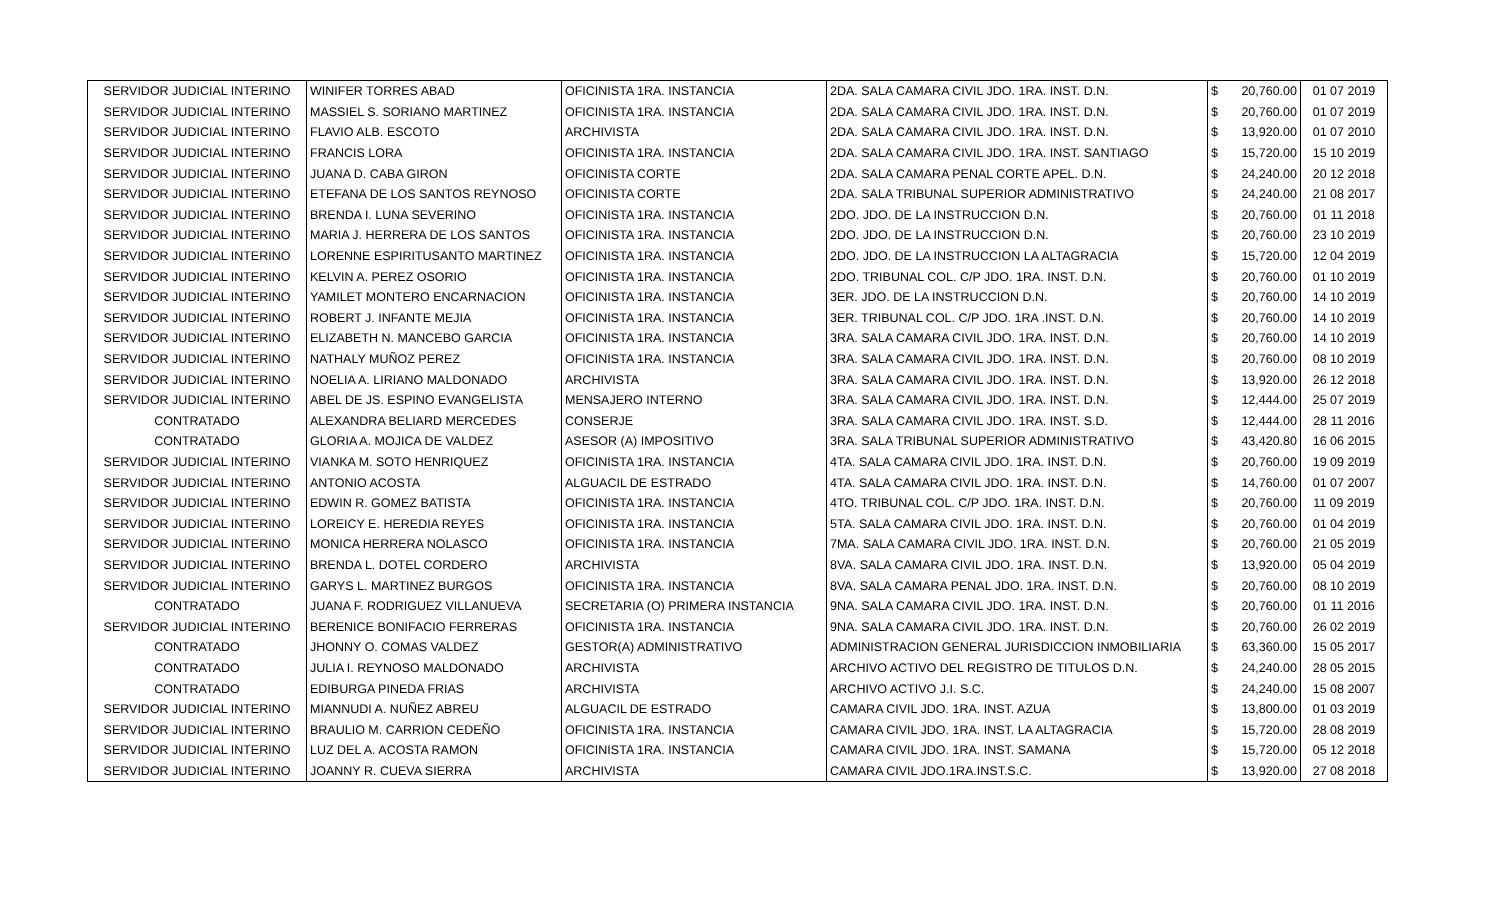| SERVIDOR JUDICIAL INTERINO | WINIFER TORRES ABAD | OFICINISTA 1RA. INSTANCIA | 2DA. SALA CAMARA CIVIL JDO. 1RA. INST. D.N. | $ | 20,760.00 | 01 07 2019 |
| SERVIDOR JUDICIAL INTERINO | MASSIEL S. SORIANO MARTINEZ | OFICINISTA 1RA. INSTANCIA | 2DA. SALA CAMARA CIVIL JDO. 1RA. INST. D.N. | $ | 20,760.00 | 01 07 2019 |
| SERVIDOR JUDICIAL INTERINO | FLAVIO ALB. ESCOTO | ARCHIVISTA | 2DA. SALA CAMARA CIVIL JDO. 1RA. INST. D.N. | $ | 13,920.00 | 01 07 2010 |
| SERVIDOR JUDICIAL INTERINO | FRANCIS LORA | OFICINISTA 1RA. INSTANCIA | 2DA. SALA CAMARA CIVIL JDO. 1RA. INST. SANTIAGO | $ | 15,720.00 | 15 10 2019 |
| SERVIDOR JUDICIAL INTERINO | JUANA D. CABA GIRON | OFICINISTA CORTE | 2DA. SALA CAMARA PENAL CORTE APEL. D.N. | $ | 24,240.00 | 20 12 2018 |
| SERVIDOR JUDICIAL INTERINO | ETEFANA DE LOS SANTOS REYNOSO | OFICINISTA CORTE | 2DA. SALA TRIBUNAL SUPERIOR ADMINISTRATIVO | $ | 24,240.00 | 21 08 2017 |
| SERVIDOR JUDICIAL INTERINO | BRENDA I. LUNA SEVERINO | OFICINISTA 1RA. INSTANCIA | 2DO. JDO. DE LA INSTRUCCION D.N. | $ | 20,760.00 | 01 11 2018 |
| SERVIDOR JUDICIAL INTERINO | MARIA J. HERRERA DE LOS SANTOS | OFICINISTA 1RA. INSTANCIA | 2DO. JDO. DE LA INSTRUCCION D.N. | $ | 20,760.00 | 23 10 2019 |
| SERVIDOR JUDICIAL INTERINO | LORENNE ESPIRITUSANTO MARTINEZ | OFICINISTA 1RA. INSTANCIA | 2DO. JDO. DE LA INSTRUCCION LA ALTAGRACIA | $ | 15,720.00 | 12 04 2019 |
| SERVIDOR JUDICIAL INTERINO | KELVIN A. PEREZ OSORIO | OFICINISTA 1RA. INSTANCIA | 2DO. TRIBUNAL COL. C/P JDO. 1RA. INST. D.N. | $ | 20,760.00 | 01 10 2019 |
| SERVIDOR JUDICIAL INTERINO | YAMILET MONTERO ENCARNACION | OFICINISTA 1RA. INSTANCIA | 3ER. JDO. DE LA INSTRUCCION D.N. | $ | 20,760.00 | 14 10 2019 |
| SERVIDOR JUDICIAL INTERINO | ROBERT J. INFANTE MEJIA | OFICINISTA 1RA. INSTANCIA | 3ER. TRIBUNAL COL. C/P JDO. 1RA .INST. D.N. | $ | 20,760.00 | 14 10 2019 |
| SERVIDOR JUDICIAL INTERINO | ELIZABETH N. MANCEBO GARCIA | OFICINISTA 1RA. INSTANCIA | 3RA. SALA CAMARA CIVIL JDO. 1RA. INST. D.N. | $ | 20,760.00 | 14 10 2019 |
| SERVIDOR JUDICIAL INTERINO | NATHALY MUÑOZ PEREZ | OFICINISTA 1RA. INSTANCIA | 3RA. SALA CAMARA CIVIL JDO. 1RA. INST. D.N. | $ | 20,760.00 | 08 10 2019 |
| SERVIDOR JUDICIAL INTERINO | NOELIA A. LIRIANO MALDONADO | ARCHIVISTA | 3RA. SALA CAMARA CIVIL JDO. 1RA. INST. D.N. | $ | 13,920.00 | 26 12 2018 |
| SERVIDOR JUDICIAL INTERINO | ABEL DE JS. ESPINO EVANGELISTA | MENSAJERO INTERNO | 3RA. SALA CAMARA CIVIL JDO. 1RA. INST. D.N. | $ | 12,444.00 | 25 07 2019 |
| CONTRATADO | ALEXANDRA BELIARD MERCEDES | CONSERJE | 3RA. SALA CAMARA CIVIL JDO. 1RA. INST. S.D. | $ | 12,444.00 | 28 11 2016 |
| CONTRATADO | GLORIA A. MOJICA DE VALDEZ | ASESOR (A) IMPOSITIVO | 3RA. SALA TRIBUNAL SUPERIOR ADMINISTRATIVO | $ | 43,420.80 | 16 06 2015 |
| SERVIDOR JUDICIAL INTERINO | VIANKA M. SOTO HENRIQUEZ | OFICINISTA 1RA. INSTANCIA | 4TA. SALA CAMARA CIVIL JDO. 1RA. INST. D.N. | $ | 20,760.00 | 19 09 2019 |
| SERVIDOR JUDICIAL INTERINO | ANTONIO ACOSTA | ALGUACIL DE ESTRADO | 4TA. SALA CAMARA CIVIL JDO. 1RA. INST. D.N. | $ | 14,760.00 | 01 07 2007 |
| SERVIDOR JUDICIAL INTERINO | EDWIN R. GOMEZ BATISTA | OFICINISTA 1RA. INSTANCIA | 4TO. TRIBUNAL COL. C/P JDO. 1RA. INST. D.N. | $ | 20,760.00 | 11 09 2019 |
| SERVIDOR JUDICIAL INTERINO | LOREICY E. HEREDIA REYES | OFICINISTA 1RA. INSTANCIA | 5TA. SALA CAMARA CIVIL JDO. 1RA. INST. D.N. | $ | 20,760.00 | 01 04 2019 |
| SERVIDOR JUDICIAL INTERINO | MONICA HERRERA NOLASCO | OFICINISTA 1RA. INSTANCIA | 7MA. SALA CAMARA CIVIL JDO. 1RA. INST. D.N. | $ | 20,760.00 | 21 05 2019 |
| SERVIDOR JUDICIAL INTERINO | BRENDA L. DOTEL CORDERO | ARCHIVISTA | 8VA. SALA CAMARA CIVIL JDO. 1RA. INST. D.N. | $ | 13,920.00 | 05 04 2019 |
| SERVIDOR JUDICIAL INTERINO | GARYS L. MARTINEZ BURGOS | OFICINISTA 1RA. INSTANCIA | 8VA. SALA CAMARA PENAL JDO. 1RA. INST. D.N. | $ | 20,760.00 | 08 10 2019 |
| CONTRATADO | JUANA F. RODRIGUEZ VILLANUEVA | SECRETARIA (O) PRIMERA INSTANCIA | 9NA. SALA CAMARA CIVIL JDO. 1RA. INST. D.N. | $ | 20,760.00 | 01 11 2016 |
| SERVIDOR JUDICIAL INTERINO | BERENICE BONIFACIO FERRERAS | OFICINISTA 1RA. INSTANCIA | 9NA. SALA CAMARA CIVIL JDO. 1RA. INST. D.N. | $ | 20,760.00 | 26 02 2019 |
| CONTRATADO | JHONNY O. COMAS VALDEZ | GESTOR(A) ADMINISTRATIVO | ADMINISTRACION GENERAL JURISDICCION INMOBILIARIA | $ | 63,360.00 | 15 05 2017 |
| CONTRATADO | JULIA I. REYNOSO MALDONADO | ARCHIVISTA | ARCHIVO ACTIVO DEL REGISTRO DE TITULOS D.N. | $ | 24,240.00 | 28 05 2015 |
| CONTRATADO | EDIBURGA PINEDA FRIAS | ARCHIVISTA | ARCHIVO ACTIVO J.I. S.C. | $ | 24,240.00 | 15 08 2007 |
| SERVIDOR JUDICIAL INTERINO | MIANNUDI A. NUÑEZ ABREU | ALGUACIL DE ESTRADO | CAMARA CIVIL JDO. 1RA. INST. AZUA | $ | 13,800.00 | 01 03 2019 |
| SERVIDOR JUDICIAL INTERINO | BRAULIO M. CARRION CEDEÑO | OFICINISTA 1RA. INSTANCIA | CAMARA CIVIL JDO. 1RA. INST. LA ALTAGRACIA | $ | 15,720.00 | 28 08 2019 |
| SERVIDOR JUDICIAL INTERINO | LUZ DEL A. ACOSTA RAMON | OFICINISTA 1RA. INSTANCIA | CAMARA CIVIL JDO. 1RA. INST. SAMANA | $ | 15,720.00 | 05 12 2018 |
| SERVIDOR JUDICIAL INTERINO | JOANNY R. CUEVA SIERRA | ARCHIVISTA | CAMARA CIVIL JDO.1RA.INST.S.C. | $ | 13,920.00 | 27 08 2018 |